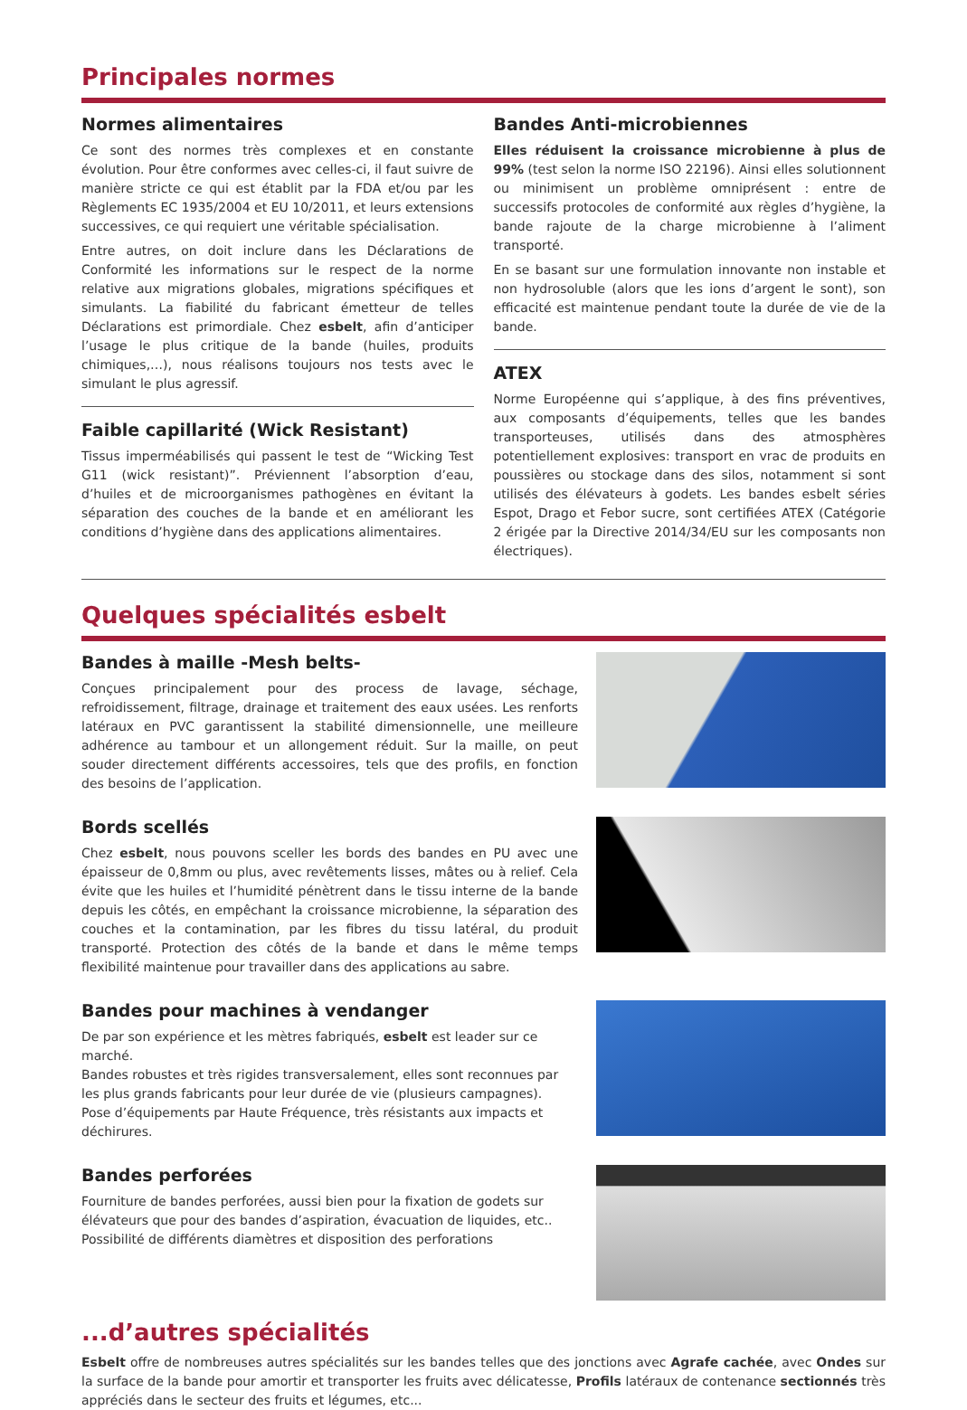Principales normes
Normes alimentaires
Ce sont des normes très complexes et en constante évolution. Pour être conformes avec celles-ci, il faut suivre de manière stricte ce qui est établit par la FDA et/ou par les Règlements EC 1935/2004 et EU 10/2011, et leurs extensions successives, ce qui requiert une véritable spécialisation.
Entre autres, on doit inclure dans les Déclarations de Conformité les informations sur le respect de la norme relative aux migrations globales, migrations spécifiques et simulants. La fiabilité du fabricant émetteur de telles Déclarations est primordiale. Chez esbelt, afin d’anticiper l’usage le plus critique de la bande (huiles, produits chimiques,…), nous réalisons toujours nos tests avec le simulant le plus agressif.
Faible capillarité (Wick Resistant)
Tissus imperméabilisés qui passent le test de “Wicking Test G11 (wick resistant)”. Préviennent l’absorption d’eau, d’huiles et de microorganismes pathogènes en évitant la séparation des couches de la bande et en améliorant les conditions d’hygiène dans des applications alimentaires.
Bandes Anti-microbiennes
Elles réduisent la croissance microbienne à plus de 99% (test selon la norme ISO 22196). Ainsi elles solutionnent ou minimisent un problème omniprésent : entre de successifs protocoles de conformité aux règles d’hygiène, la bande rajoute de la charge microbienne à l’aliment transporté.
En se basant sur une formulation innovante non instable et non hydrosoluble (alors que les ions d’argent le sont), son efficacité est maintenue pendant toute la durée de vie de la bande.
ATEX
Norme Européenne qui s’applique, à des fins préventives, aux composants d’équipements, telles que les bandes transporteuses, utilisés dans des atmosphères potentiellement explosives: transport en vrac de produits en poussières ou stockage dans des silos, notamment si sont utilisés des élévateurs à godets. Les bandes esbelt séries Espot, Drago et Febor sucre, sont certifiées ATEX (Catégorie 2 érigée par la Directive 2014/34/EU sur les composants non électriques).
Quelques spécialités esbelt
Bandes à maille -Mesh belts-
Conçues principalement pour des process de lavage, séchage, refroidissement, filtrage, drainage et traitement des eaux usées. Les renforts latéraux en PVC garantissent la stabilité dimensionnelle, une meilleure adhérence au tambour et un allongement réduit. Sur la maille, on peut souder directement différents accessoires, tels que des profils, en fonction des besoins de l’application.
Bords scellés
Chez esbelt, nous pouvons sceller les bords des bandes en PU avec une épaisseur de 0,8mm ou plus, avec revêtements lisses, mâtes ou à relief. Cela évite que les huiles et l’humidité pénètrent dans le tissu interne de la bande depuis les côtés, en empêchant la croissance microbienne, la séparation des couches et la contamination, par les fibres du tissu latéral, du produit transporté. Protection des côtés de la bande et dans le même temps flexibilité maintenue pour travailler dans des applications au sabre.
Bandes pour machines à vendanger
De par son expérience et les mètres fabriqués, esbelt est leader sur ce marché.
Bandes robustes et très rigides transversalement, elles sont reconnues par les plus grands fabricants pour leur durée de vie (plusieurs campagnes).
Pose d’équipements par Haute Fréquence, très résistants aux impacts et déchirures.
Bandes perforées
Fourniture de bandes perforées, aussi bien pour la fixation de godets sur élévateurs que pour des bandes d’aspiration, évacuation de liquides, etc..
Possibilité de différents diamètres et disposition des perforations
...d’autres spécialités
Esbelt offre de nombreuses autres spécialités sur les bandes telles que des jonctions avec Agrafe cachée, avec Ondes sur la surface de la bande pour amortir et transporter les fruits avec délicatesse, Profils latéraux de contenance sectionnés très appréciés dans le secteur des fruits et légumes, etc...